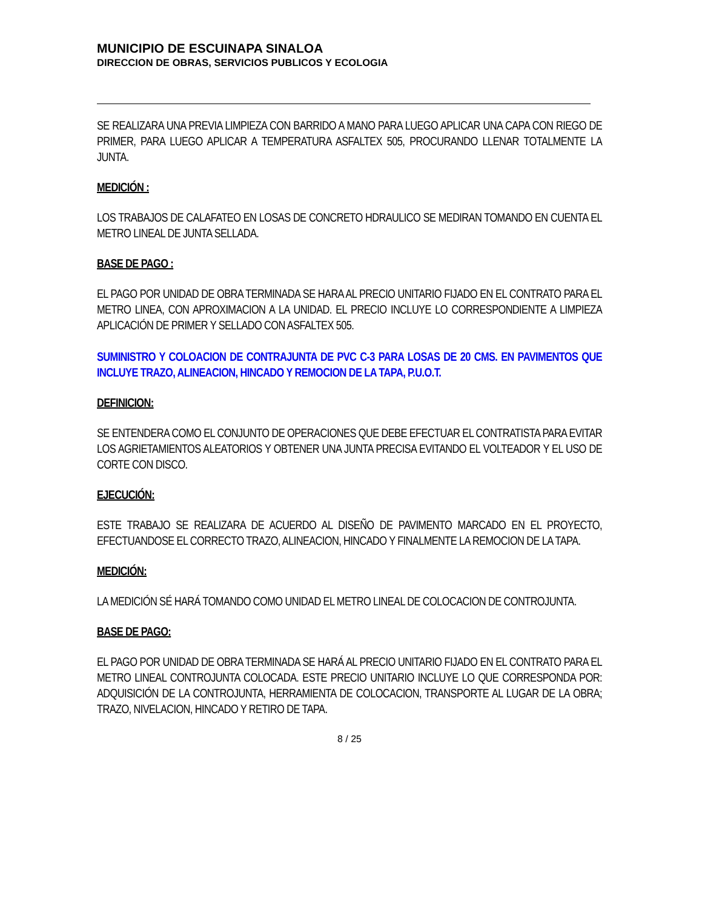MUNICIPIO DE ESCUINAPA SINALOA
DIRECCION DE OBRAS, SERVICIOS PUBLICOS Y ECOLOGIA
SE REALIZARA UNA PREVIA LIMPIEZA CON BARRIDO A MANO PARA LUEGO APLICAR UNA CAPA CON RIEGO DE PRIMER, PARA LUEGO APLICAR A TEMPERATURA ASFALTEX 505, PROCURANDO LLENAR TOTALMENTE LA JUNTA.
MEDICIÓN :
LOS TRABAJOS DE CALAFATEO EN LOSAS DE CONCRETO HDRAULICO SE MEDIRAN TOMANDO EN CUENTA EL METRO LINEAL DE JUNTA SELLADA.
BASE DE PAGO :
EL PAGO POR UNIDAD DE OBRA TERMINADA SE HARA AL PRECIO UNITARIO FIJADO EN EL CONTRATO PARA EL METRO LINEA, CON APROXIMACION A LA UNIDAD. EL PRECIO INCLUYE LO CORRESPONDIENTE A LIMPIEZA APLICACIÓN DE PRIMER Y SELLADO CON ASFALTEX 505.
SUMINISTRO Y COLOACION DE CONTRAJUNTA DE PVC C-3 PARA LOSAS DE 20 CMS. EN PAVIMENTOS QUE INCLUYE TRAZO, ALINEACION, HINCADO Y REMOCION DE LA TAPA, P.U.O.T.
DEFINICION:
SE ENTENDERA COMO EL CONJUNTO DE OPERACIONES QUE DEBE EFECTUAR EL CONTRATISTA PARA EVITAR LOS AGRIETAMIENTOS ALEATORIOS Y OBTENER UNA JUNTA PRECISA EVITANDO EL VOLTEADOR Y EL USO DE CORTE CON DISCO.
EJECUCIÓN:
ESTE TRABAJO SE REALIZARA DE ACUERDO AL DISEÑO DE PAVIMENTO MARCADO EN EL PROYECTO, EFECTUANDOSE EL CORRECTO TRAZO, ALINEACION, HINCADO Y FINALMENTE LA REMOCION DE LA TAPA.
MEDICIÓN:
LA MEDICIÓN SÉ HARÁ TOMANDO COMO UNIDAD EL METRO LINEAL DE COLOCACION DE CONTROJUNTA.
BASE DE PAGO:
EL PAGO POR UNIDAD DE OBRA TERMINADA SE HARÁ AL PRECIO UNITARIO FIJADO EN EL CONTRATO PARA EL METRO LINEAL CONTROJUNTA COLOCADA. ESTE PRECIO UNITARIO INCLUYE LO QUE CORRESPONDA POR: ADQUISICIÓN DE LA CONTROJUNTA, HERRAMIENTA DE COLOCACION, TRANSPORTE AL LUGAR DE LA OBRA; TRAZO, NIVELACION, HINCADO Y RETIRO DE TAPA.
8 / 25